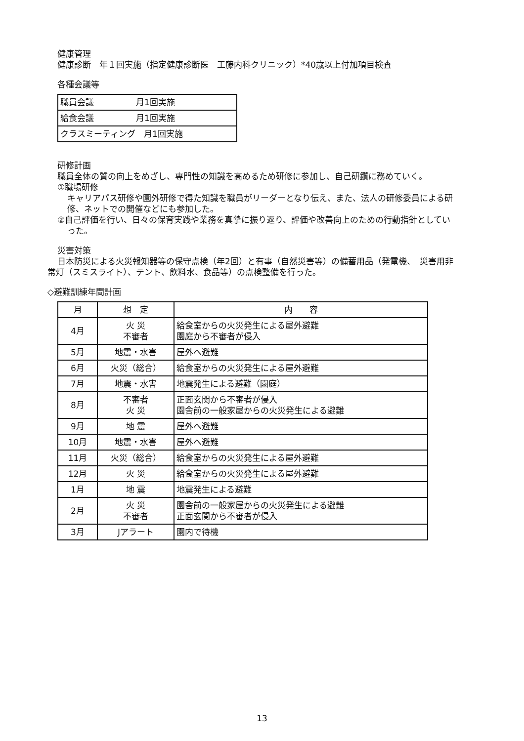健康管理
健康診断　年１回実施（指定健康診断医　工藤内科クリニック）*40歳以上付加項目検査
各種会議等
| 職員会議 月1回実施 |
| 給食会議 月1回実施 |
| クラスミーティング 月1回実施 |
研修計画
職員全体の質の向上をめざし、専門性の知識を高めるため研修に参加し、自己研鑽に務めていく。
①職場研修
キャリアパス研修や園外研修で得た知識を職員がリーダーとなり伝え、また、法人の研修委員による研修、ネットでの開催などにも参加した。
②自己評価を行い、日々の保育実践や業務を真摯に振り返り、評価や改善向上のための行動指針としていった。
災害対策
日本防災による火災報知器等の保守点検（年2回）と有事（自然災害等）の備蓄用品（発電機、　災害用非常灯（スミスライト）、テント、飲料水、食品等）の点検整備を行った。
◇避難訓練年間計画
| 月 | 想 定 | 内 容 |
| --- | --- | --- |
| 4月 | 火 災 不審者 | 給食室からの火災発生による屋外避難 園庭から不審者が侵入 |
| 5月 | 地震・水害 | 屋外へ避難 |
| 6月 | 火災（総合） | 給食室からの火災発生による屋外避難 |
| 7月 | 地震・水害 | 地震発生による避難（園庭） |
| 8月 | 不審者 火 災 | 正面玄関から不審者が侵入 園舎前の一般家屋からの火災発生による避難 |
| 9月 | 地 震 | 屋外へ避難 |
| 10月 | 地震・水害 | 屋外へ避難 |
| 11月 | 火災（総合） | 給食室からの火災発生による屋外避難 |
| 12月 | 火 災 | 給食室からの火災発生による屋外避難 |
| 1月 | 地 震 | 地震発生による避難 |
| 2月 | 火 災 不審者 | 園舎前の一般家屋からの火災発生による避難 正面玄関から不審者が侵入 |
| 3月 | Jアラート | 園内で待機 |
13